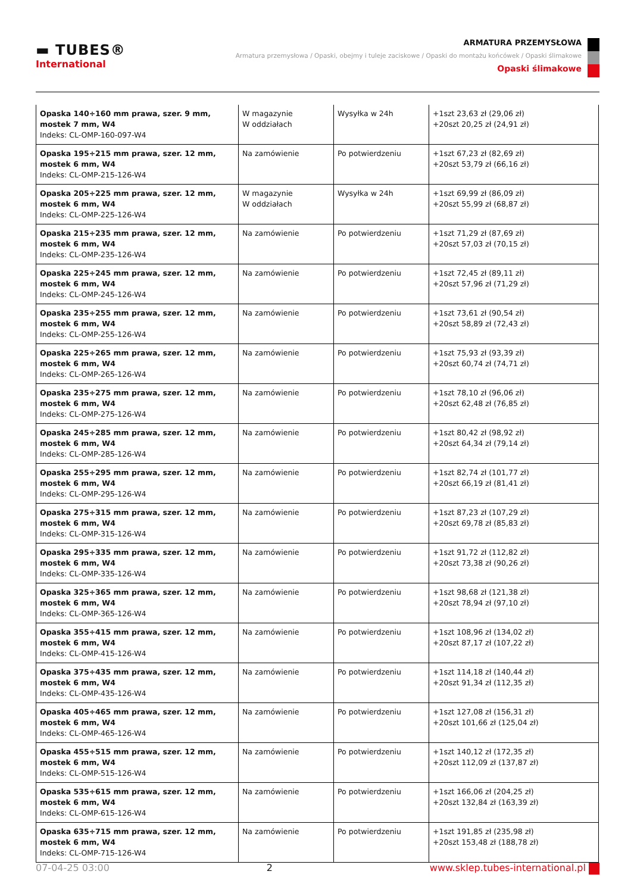▬ TUBES®
International
ARMATURA PRZEMYSŁOWA
Armatura przemysłowa / Opaski, obejmy i tuleje zaciskowe / Opaski do montażu końcówek / Opaski ślimakowe
Opaski ślimakowe
| Opaska 140÷160 mm prawa, szer. 9 mm, mostek 7 mm, W4 Indeks: CL-OMP-160-097-W4 | W magazynie W oddziałach | Wysyłka w 24h | +1szt 23,63 zł (29,06 zł) +20szt 20,25 zł (24,91 zł) |
| Opaska 195÷215 mm prawa, szer. 12 mm, mostek 6 mm, W4 Indeks: CL-OMP-215-126-W4 | Na zamówienie | Po potwierdzeniu | +1szt 67,23 zł (82,69 zł) +20szt 53,79 zł (66,16 zł) |
| Opaska 205÷225 mm prawa, szer. 12 mm, mostek 6 mm, W4 Indeks: CL-OMP-225-126-W4 | W magazynie W oddziałach | Wysyłka w 24h | +1szt 69,99 zł (86,09 zł) +20szt 55,99 zł (68,87 zł) |
| Opaska 215÷235 mm prawa, szer. 12 mm, mostek 6 mm, W4 Indeks: CL-OMP-235-126-W4 | Na zamówienie | Po potwierdzeniu | +1szt 71,29 zł (87,69 zł) +20szt 57,03 zł (70,15 zł) |
| Opaska 225÷245 mm prawa, szer. 12 mm, mostek 6 mm, W4 Indeks: CL-OMP-245-126-W4 | Na zamówienie | Po potwierdzeniu | +1szt 72,45 zł (89,11 zł) +20szt 57,96 zł (71,29 zł) |
| Opaska 235÷255 mm prawa, szer. 12 mm, mostek 6 mm, W4 Indeks: CL-OMP-255-126-W4 | Na zamówienie | Po potwierdzeniu | +1szt 73,61 zł (90,54 zł) +20szt 58,89 zł (72,43 zł) |
| Opaska 225÷265 mm prawa, szer. 12 mm, mostek 6 mm, W4 Indeks: CL-OMP-265-126-W4 | Na zamówienie | Po potwierdzeniu | +1szt 75,93 zł (93,39 zł) +20szt 60,74 zł (74,71 zł) |
| Opaska 235÷275 mm prawa, szer. 12 mm, mostek 6 mm, W4 Indeks: CL-OMP-275-126-W4 | Na zamówienie | Po potwierdzeniu | +1szt 78,10 zł (96,06 zł) +20szt 62,48 zł (76,85 zł) |
| Opaska 245÷285 mm prawa, szer. 12 mm, mostek 6 mm, W4 Indeks: CL-OMP-285-126-W4 | Na zamówienie | Po potwierdzeniu | +1szt 80,42 zł (98,92 zł) +20szt 64,34 zł (79,14 zł) |
| Opaska 255÷295 mm prawa, szer. 12 mm, mostek 6 mm, W4 Indeks: CL-OMP-295-126-W4 | Na zamówienie | Po potwierdzeniu | +1szt 82,74 zł (101,77 zł) +20szt 66,19 zł (81,41 zł) |
| Opaska 275÷315 mm prawa, szer. 12 mm, mostek 6 mm, W4 Indeks: CL-OMP-315-126-W4 | Na zamówienie | Po potwierdzeniu | +1szt 87,23 zł (107,29 zł) +20szt 69,78 zł (85,83 zł) |
| Opaska 295÷335 mm prawa, szer. 12 mm, mostek 6 mm, W4 Indeks: CL-OMP-335-126-W4 | Na zamówienie | Po potwierdzeniu | +1szt 91,72 zł (112,82 zł) +20szt 73,38 zł (90,26 zł) |
| Opaska 325÷365 mm prawa, szer. 12 mm, mostek 6 mm, W4 Indeks: CL-OMP-365-126-W4 | Na zamówienie | Po potwierdzeniu | +1szt 98,68 zł (121,38 zł) +20szt 78,94 zł (97,10 zł) |
| Opaska 355÷415 mm prawa, szer. 12 mm, mostek 6 mm, W4 Indeks: CL-OMP-415-126-W4 | Na zamówienie | Po potwierdzeniu | +1szt 108,96 zł (134,02 zł) +20szt 87,17 zł (107,22 zł) |
| Opaska 375÷435 mm prawa, szer. 12 mm, mostek 6 mm, W4 Indeks: CL-OMP-435-126-W4 | Na zamówienie | Po potwierdzeniu | +1szt 114,18 zł (140,44 zł) +20szt 91,34 zł (112,35 zł) |
| Opaska 405÷465 mm prawa, szer. 12 mm, mostek 6 mm, W4 Indeks: CL-OMP-465-126-W4 | Na zamówienie | Po potwierdzeniu | +1szt 127,08 zł (156,31 zł) +20szt 101,66 zł (125,04 zł) |
| Opaska 455÷515 mm prawa, szer. 12 mm, mostek 6 mm, W4 Indeks: CL-OMP-515-126-W4 | Na zamówienie | Po potwierdzeniu | +1szt 140,12 zł (172,35 zł) +20szt 112,09 zł (137,87 zł) |
| Opaska 535÷615 mm prawa, szer. 12 mm, mostek 6 mm, W4 Indeks: CL-OMP-615-126-W4 | Na zamówienie | Po potwierdzeniu | +1szt 166,06 zł (204,25 zł) +20szt 132,84 zł (163,39 zł) |
| Opaska 635÷715 mm prawa, szer. 12 mm, mostek 6 mm, W4 Indeks: CL-OMP-715-126-W4 | Na zamówienie | Po potwierdzeniu | +1szt 191,85 zł (235,98 zł) +20szt 153,48 zł (188,78 zł) |
07-04-25 03:00 2 www.sklep.tubes-international.pl